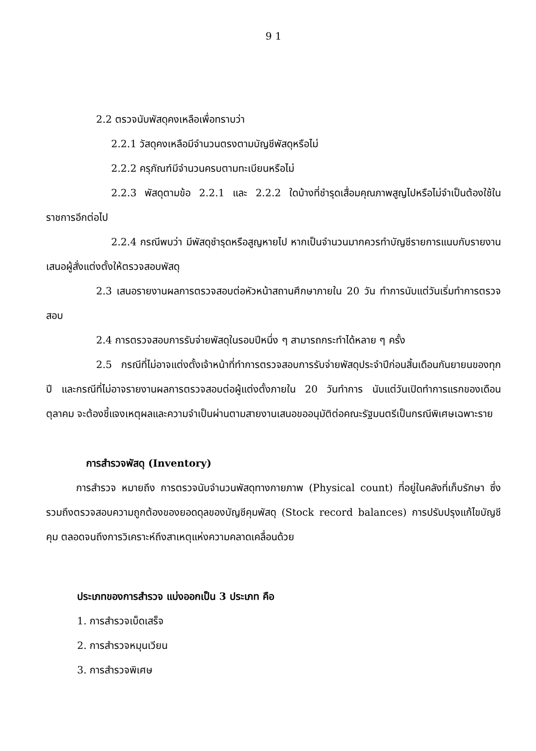9 1
2.2 ตรวจนับพัสดุคงเหลือเพื่อทราบว่า
2.2.1 วัสดุคงเหลือมีจำนวนตรงตามบัญชีพัสดุหรือไม่
2.2.2 ครุภัณฑ์มีจำนวนครบตามทะเบียนหรือไม่
2.2.3 พัสดุตามข้อ 2.2.1 และ 2.2.2 ใดบ้างที่ชำรุดเสื่อมคุณภาพสูญไปหรือไม่จำเป็นต้องใช้ในราชการอีกต่อไป
2.2.4 กรณีพบว่า มีพัสดุชำรุดหรือสูญหายไป หากเป็นจำนวนมากควรทำบัญชีรายการแนบกับรายงานเสนอผู้สั่งแต่งตั้งให้ตรวจสอบพัสดุ
2.3 เสนอรายงานผลการตรวจสอบต่อหัวหน้าสถานศึกษาภายใน 20 วัน ทำการนับแต่วันเริ่มทำการตรวจสอบ
2.4 การตรวจสอบการรับจ่ายพัสดุในรอบปีหนึ่ง ๆ สามารถกระทำได้หลาย ๆ ครั้ง
2.5 กรณีที่ไม่อาจแต่งตั้งเจ้าหน้าที่ทำการตรวจสอบการรับจ่ายพัสดุประจำปีก่อนสิ้นเดือนกันยายนของทุกปี และกรณีที่ไม่อาจรายงานผลการตรวจสอบต่อผู้แต่งตั้งภายใน 20 วันทำการ นับแต่วันเปิดทำการแรกของเดือนตุลาคม จะต้องชี้แจงเหตุผลและความจำเป็นผ่านตามสายงานเสนอขออนุมัติต่อคณะรัฐมนตรีเป็นกรณีพิเศษเฉพาะราย
การสำรวจพัสดุ (Inventory)
การสำรวจ หมายถึง การตรวจนับจำนวนพัสดุทางกายภาพ (Physical count) ที่อยู่ในคลังที่เก็บรักษา ซึ่งรวมถึงตรวจสอบความถูกต้องของยอดดุลของบัญชีคุมพัสดุ (Stock record balances) การปรับปรุงแก้ไขบัญชีคุม ตลอดจนถึงการวิเคราะห์ถึงสาเหตุแห่งความคลาดเคลื่อนด้วย
ประเภทของการสำรวจ แบ่งออกเป็น 3 ประเภท คือ
1. การสำรวจเบ็ดเสร็จ
2. การสำรวจหมุนเวียน
3. การสำรวจพิเศษ